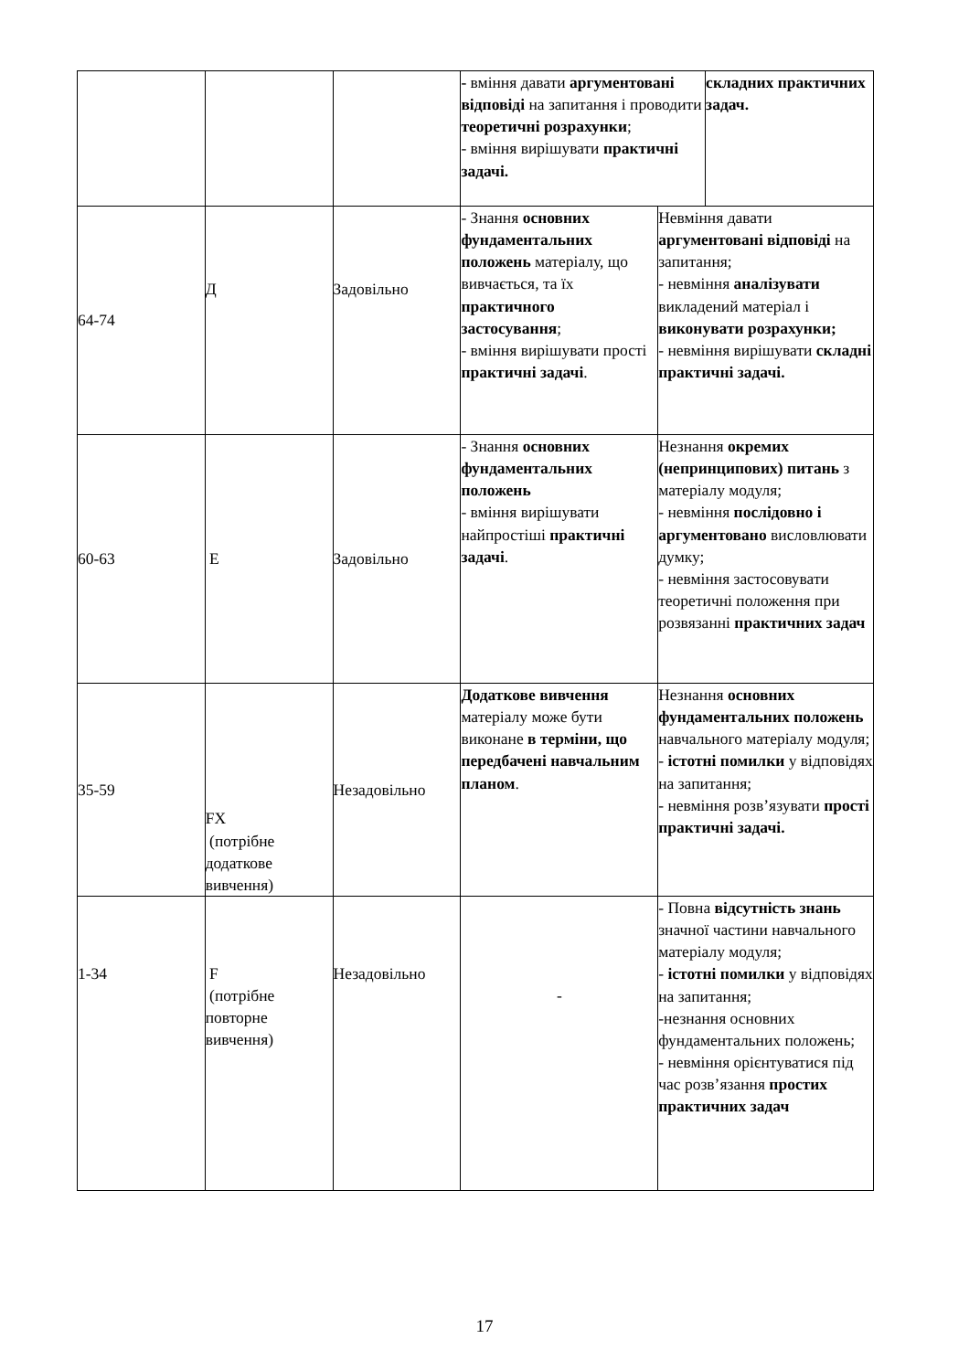| | | | - вміння давати аргументовані відповіді на запитання і проводити теоретичні розрахунки ; - вміння вирішувати практичні задачі. | | складних практичних задач. |
| 64-74 | Д | Задовільно | - Знання основних фундаментальних положень матеріалу, що вивчається, та їх практичного застосування ; - вміння вирішувати прості практичні задачі . | Невміння давати аргументовані відповіді на запитання; - невміння аналізувати викладений матеріал і виконувати розрахунки; - невміння вирішувати складні практичні задачі. | |
| 60-63 | Е | Задовільно | - Знання основних фундаментальних положень - вміння вирішувати найпростіші практичні задачі . | Незнання окремих (непринципових) питань з матеріалу модуля; - невміння послідовно і аргументовано висловлювати думку; - невміння застосовувати теоретичні положення при розвязанні практичних задач | |
| 35-59 | FX (потрібне додаткове вивчення) | Незадовільно | Додаткове вивчення матеріалу може бути виконане в терміни, що передбачені навчальним планом . | Незнання основних фундаментальних положень навчального матеріалу модуля; - істотні помилки у відповідях на запитання; - невміння розв’язувати прості практичні задачі. | |
| 1-34 | F (потрібне повторне вивчення) | Незадовільно | - | - Повна відсутність знань значної частини навчального матеріалу модуля; - істотні помилки у відповідях на запитання; -незнання основних фундаментальних положень; - невміння орієнтуватися під час розв’язання простих практичних задач | |
17